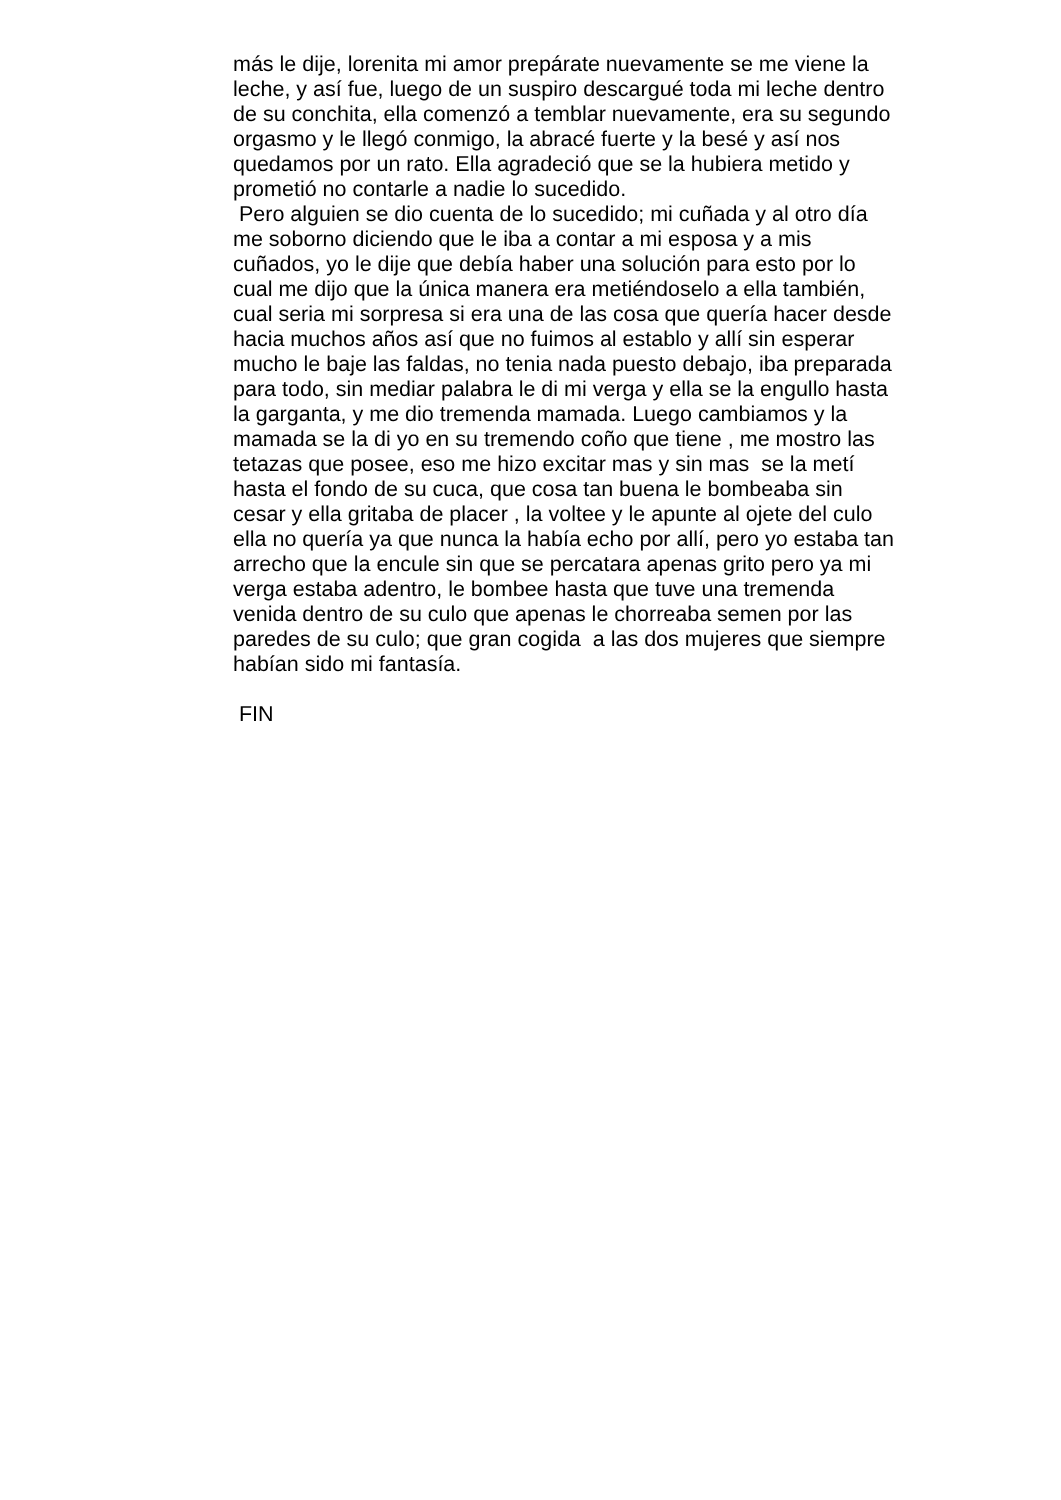más le dije, lorenita mi amor prepárate nuevamente se me viene la
leche, y así fue, luego de un suspiro descargué toda mi leche dentro
de su conchita, ella comenzó a temblar nuevamente, era su segundo
orgasmo y le llegó conmigo, la abracé fuerte y la besé y así nos
quedamos por un rato. Ella agradeció que se la hubiera metido y
prometió no contarle a nadie lo sucedido.
Pero alguien se dio cuenta de lo sucedido; mi cuñada y al otro día
me soborno diciendo que le iba a contar a mi esposa y a mis
cuñados, yo le dije que debía haber una solución para esto por lo
cual me dijo que la única manera era metiéndoselo a ella también,
cual seria mi sorpresa si era una de las cosa que quería hacer desde
hacia muchos años así que no fuimos al establo y allí sin esperar
mucho le baje las faldas, no tenia nada puesto debajo, iba preparada
para todo, sin mediar palabra le di mi verga y ella se la engullo hasta
la garganta, y me dio tremenda mamada. Luego cambiamos y la
mamada se la di yo en su tremendo coño que tiene , me mostro las
tetazas que posee, eso me hizo excitar mas y sin mas se la metí
hasta el fondo de su cuca, que cosa tan buena le bombeaba sin
cesar y ella gritaba de placer , la voltee y le apunte al ojete del culo
ella no quería ya que nunca la había echo por allí, pero yo estaba tan
arrecho que la encule sin que se percatara apenas grito pero ya mi
verga estaba adentro, le bombee hasta que tuve una tremenda
venida dentro de su culo que apenas le chorreaba semen por las
paredes de su culo; que gran cogida a las dos mujeres que siempre
habían sido mi fantasía.
FIN